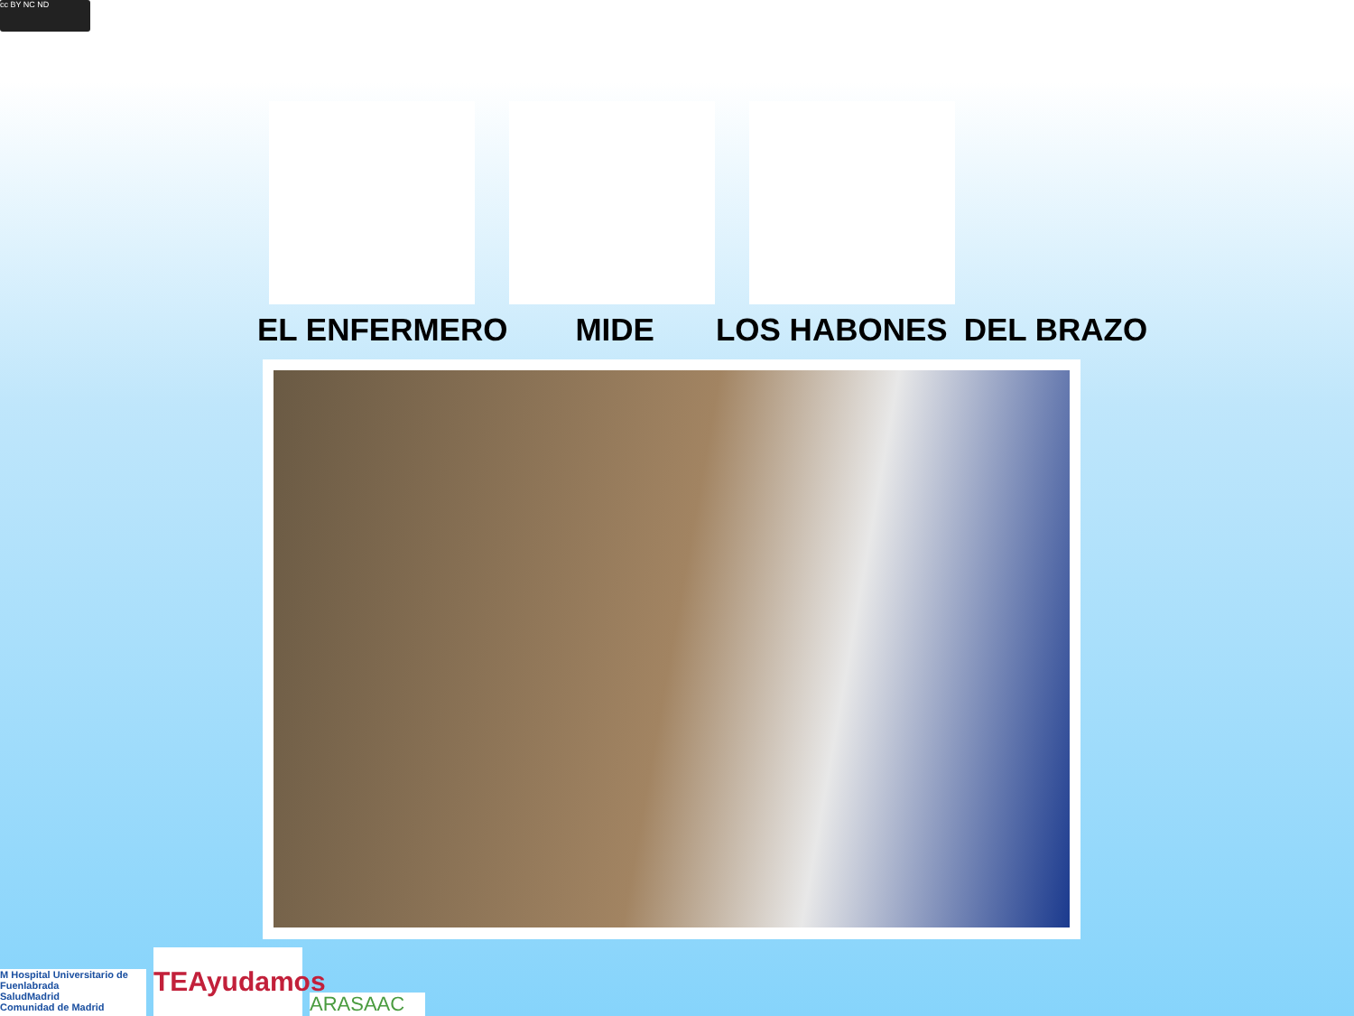cc BY NC ND
EL ENFERMERO MIDE LOS HABONES DEL BRAZO
M Hospital Universitario de Fuenlabrada
SaludMadrid
Comunidad de Madrid
TEAyudamos
ARASAAC